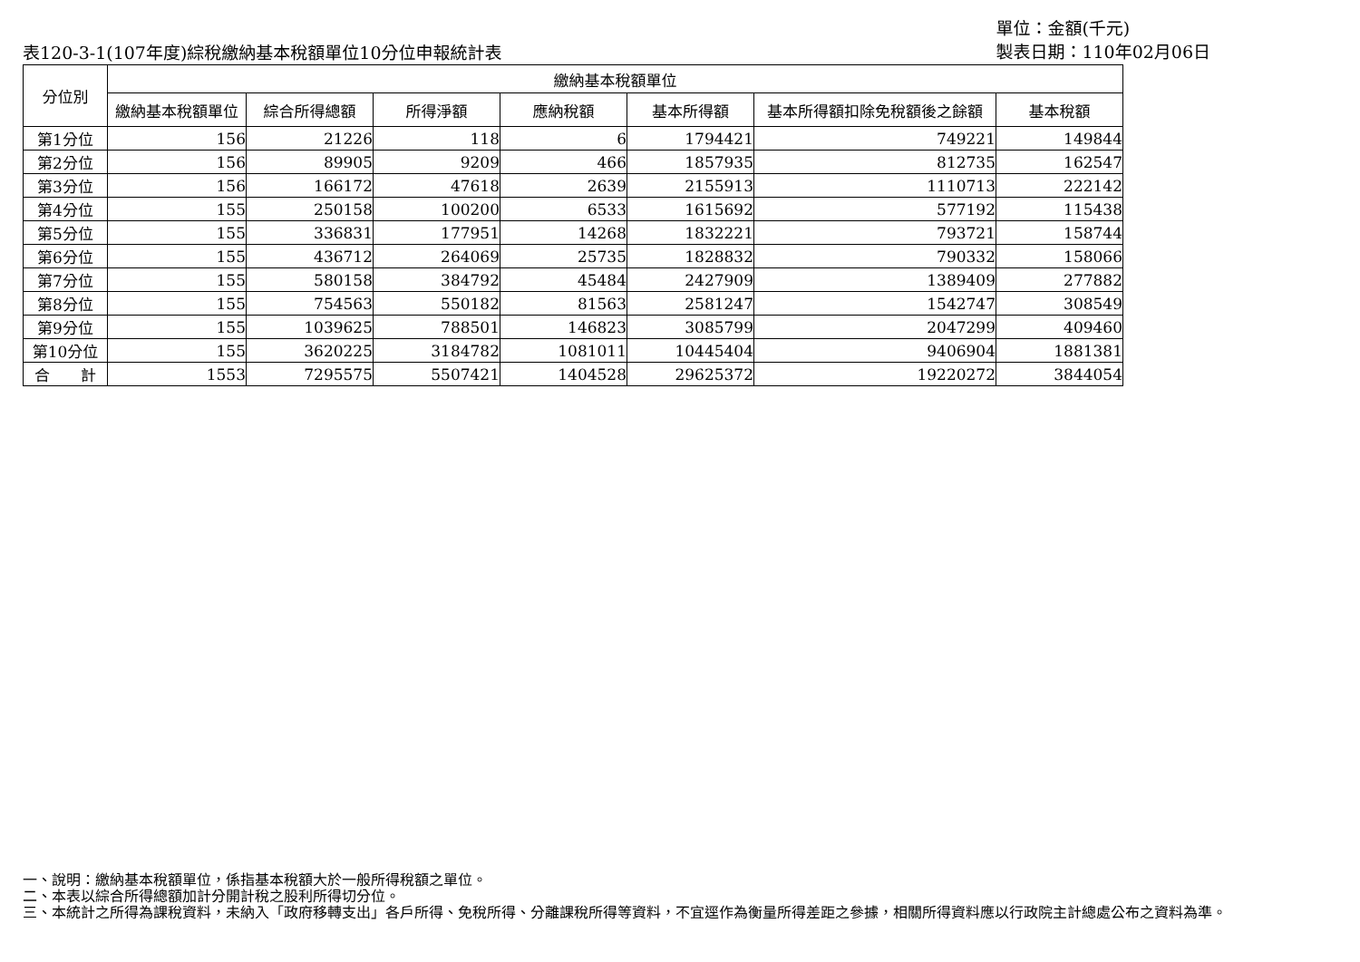表120-3-1(107年度)綜稅繳納基本稅額單位10分位申報統計表
單位：金額(千元)
製表日期：110年02月06日
| 分位別 | 繳納基本稅額單位 | | | | | | |
| --- | --- | --- | --- | --- | --- | --- | --- |
| | 繳納基本稅額單位 | 綜合所得總額 | 所得淨額 | 應納稅額 | 基本所得額 | 基本所得額扣除免稅額後之餘額 | 基本稅額 |
| 第1分位 | 156 | 21226 | 118 | 6 | 1794421 | 749221 | 149844 |
| 第2分位 | 156 | 89905 | 9209 | 466 | 1857935 | 812735 | 162547 |
| 第3分位 | 156 | 166172 | 47618 | 2639 | 2155913 | 1110713 | 222142 |
| 第4分位 | 155 | 250158 | 100200 | 6533 | 1615692 | 577192 | 115438 |
| 第5分位 | 155 | 336831 | 177951 | 14268 | 1832221 | 793721 | 158744 |
| 第6分位 | 155 | 436712 | 264069 | 25735 | 1828832 | 790332 | 158066 |
| 第7分位 | 155 | 580158 | 384792 | 45484 | 2427909 | 1389409 | 277882 |
| 第8分位 | 155 | 754563 | 550182 | 81563 | 2581247 | 1542747 | 308549 |
| 第9分位 | 155 | 1039625 | 788501 | 146823 | 3085799 | 2047299 | 409460 |
| 第10分位 | 155 | 3620225 | 3184782 | 1081011 | 10445404 | 9406904 | 1881381 |
| 合 計 | 1553 | 7295575 | 5507421 | 1404528 | 29625372 | 19220272 | 3844054 |
一、說明：繳納基本稅額單位，係指基本稅額大於一般所得稅額之單位。
二、本表以綜合所得總額加計分開計稅之股利所得切分位。
三、本統計之所得為課稅資料，未納入「政府移轉支出」各戶所得、免稅所得、分離課稅所得等資料，不宜逕作為衡量所得差距之參據，相關所得資料應以行政院主計總處公布之資料為準。